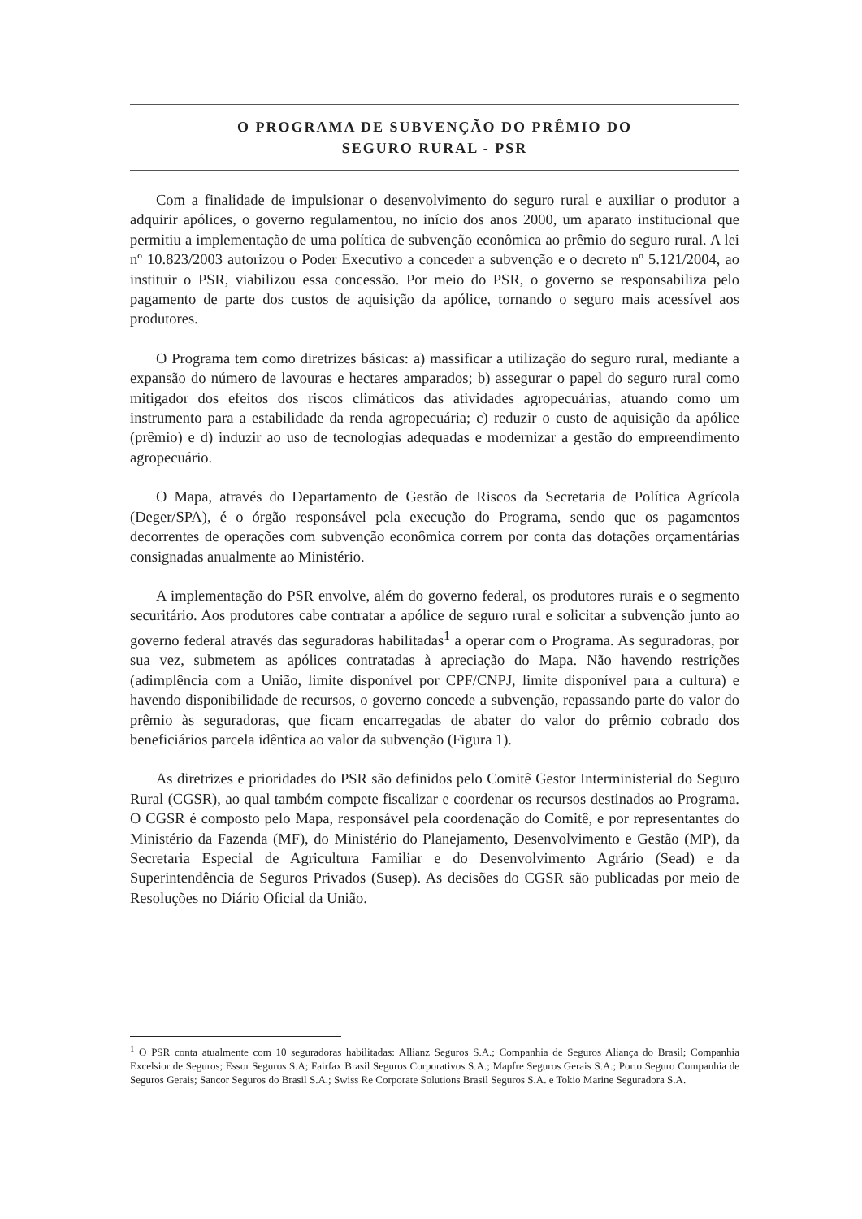O PROGRAMA DE SUBVENÇÃO DO PRÊMIO DO
SEGURO RURAL - PSR
Com a finalidade de impulsionar o desenvolvimento do seguro rural e auxiliar o produtor a adquirir apólices, o governo regulamentou, no início dos anos 2000, um aparato institucional que permitiu a implementação de uma política de subvenção econômica ao prêmio do seguro rural. A lei nº 10.823/2003 autorizou o Poder Executivo a conceder a subvenção e o decreto nº 5.121/2004, ao instituir o PSR, viabilizou essa concessão. Por meio do PSR, o governo se responsabiliza pelo pagamento de parte dos custos de aquisição da apólice, tornando o seguro mais acessível aos produtores.
O Programa tem como diretrizes básicas: a) massificar a utilização do seguro rural, mediante a expansão do número de lavouras e hectares amparados; b) assegurar o papel do seguro rural como mitigador dos efeitos dos riscos climáticos das atividades agropecuárias, atuando como um instrumento para a estabilidade da renda agropecuária; c) reduzir o custo de aquisição da apólice (prêmio) e d) induzir ao uso de tecnologias adequadas e modernizar a gestão do empreendimento agropecuário.
O Mapa, através do Departamento de Gestão de Riscos da Secretaria de Política Agrícola (Deger/SPA), é o órgão responsável pela execução do Programa, sendo que os pagamentos decorrentes de operações com subvenção econômica correm por conta das dotações orçamentárias consignadas anualmente ao Ministério.
A implementação do PSR envolve, além do governo federal, os produtores rurais e o segmento securitário. Aos produtores cabe contratar a apólice de seguro rural e solicitar a subvenção junto ao governo federal através das seguradoras habilitadas<sup>1</sup> a operar com o Programa. As seguradoras, por sua vez, submetem as apólices contratadas à apreciação do Mapa. Não havendo restrições (adimplência com a União, limite disponível por CPF/CNPJ, limite disponível para a cultura) e havendo disponibilidade de recursos, o governo concede a subvenção, repassando parte do valor do prêmio às seguradoras, que ficam encarregadas de abater do valor do prêmio cobrado dos beneficiários parcela idêntica ao valor da subvenção (Figura 1).
As diretrizes e prioridades do PSR são definidos pelo Comitê Gestor Interministerial do Seguro Rural (CGSR), ao qual também compete fiscalizar e coordenar os recursos destinados ao Programa. O CGSR é composto pelo Mapa, responsável pela coordenação do Comitê, e por representantes do Ministério da Fazenda (MF), do Ministério do Planejamento, Desenvolvimento e Gestão (MP), da Secretaria Especial de Agricultura Familiar e do Desenvolvimento Agrário (Sead) e da Superintendência de Seguros Privados (Susep). As decisões do CGSR são publicadas por meio de Resoluções no Diário Oficial da União.
<sup>1</sup> O PSR conta atualmente com 10 seguradoras habilitadas: Allianz Seguros S.A.; Companhia de Seguros Aliança do Brasil; Companhia Excelsior de Seguros; Essor Seguros S.A; Fairfax Brasil Seguros Corporativos S.A.; Mapfre Seguros Gerais S.A.; Porto Seguro Companhia de Seguros Gerais; Sancor Seguros do Brasil S.A.; Swiss Re Corporate Solutions Brasil Seguros S.A. e Tokio Marine Seguradora S.A.